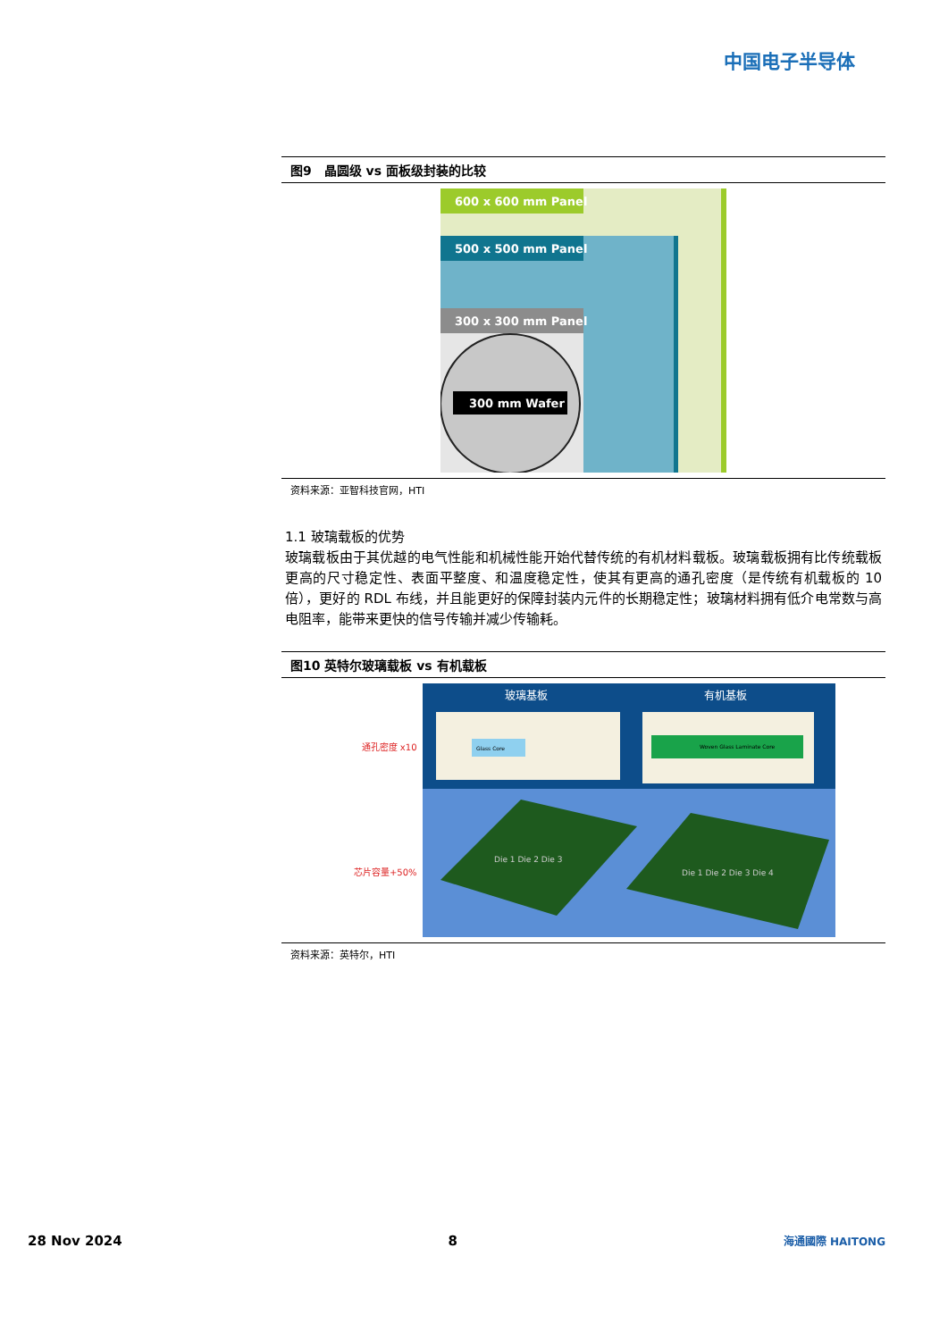中国电子半导体
图9　晶圆级 vs 面板级封装的比较
600 x 600 mm Panel
500 x 500 mm Panel
300 x 300 mm Panel
300 mm Wafer
资料来源：亚智科技官网，HTI
1.1 玻璃载板的优势
玻璃载板由于其优越的电气性能和机械性能开始代替传统的有机材料载板。玻璃载板拥有比传统载板更高的尺寸稳定性、表面平整度、和温度稳定性，使其有更高的通孔密度（是传统有机载板的 10 倍），更好的 RDL 布线，并且能更好的保障封装内元件的长期稳定性；玻璃材料拥有低介电常数与高电阻率，能带来更快的信号传输并减少传输耗。
图10 英特尔玻璃载板 vs 有机载板
通孔密度 x10
芯片容量+50%
玻璃基板
有机基板
Glass Core
Woven Glass Laminate Core
Die 1 Die 2 Die 3
Die 1 Die 2 Die 3 Die 4
资料来源：英特尔，HTI
28 Nov 2024 8 海通國際 HAITONG